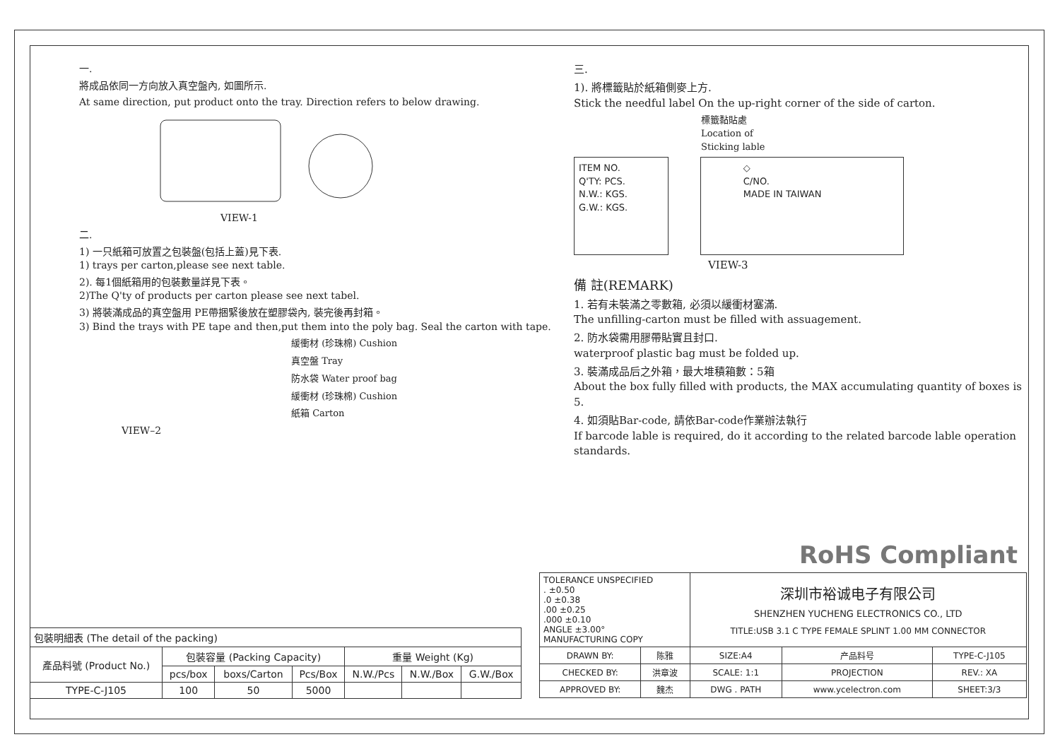一.
將成品依同一方向放入真空盤內, 如圖所示.
At same direction, put product onto the tray. Direction refers to below drawing.
VIEW-1
二.
1) 一只紙箱可放置之包裝盤(包括上蓋)見下表.
1) trays per carton,please see next table.
2). 每1個紙箱用的包裝數量詳見下表。
2)The Q'ty of products per carton please see next tabel.
3) 將裝滿成品的真空盤用 PE帶捆緊後放在塑膠袋內, 裝完後再封箱。
3) Bind the trays with PE tape and then,put them into the poly bag. Seal the carton with tape.
緩衝材 (珍珠棉) Cushion
真空盤 Tray
防水袋 Water proof bag
緩衝材 (珍珠棉) Cushion
紙箱 Carton
VIEW–2
三.
1). 將標籤貼於紙箱側麥上方.
Stick the needful label On the up-right corner of the side of carton.
標籤黏貼處
Location of
Sticking lable
ITEM NO.
Q'TY: PCS.
N.W.: KGS.
G.W.: KGS.
◇
C/NO.
MADE IN TAIWAN
VIEW-3
備 註(REMARK)
1. 若有未裝滿之零數箱, 必須以緩衝材塞滿.
The unfilling-carton must be filled with assuagement.
2. 防水袋需用膠帶貼實且封口.
waterproof plastic bag must be folded up.
3. 裝滿成品后之外箱，最大堆積箱數：5箱
About the box fully filled with products, the MAX accumulating quantity of boxes is 5.
4. 如須貼Bar-code, 請依Bar-code作業辦法執行
If barcode lable is required, do it according to the related barcode lable operation standards.
RoHS Compliant
| 包裝明細表 (The detail of the packing) | | | | | | |
| 產品料號 (Product No.) | 包裝容量 (Packing Capacity) | | | 重量 Weight (Kg) | | |
| | pcs/box | boxs/Carton | Pcs/Box | N.W./Pcs | N.W./Box | G.W./Box |
| TYPE-C-J105 | 100 | 50 | 5000 | | | |
| TOLERANCE UNSPECIFIED . ±0.50 .0 ±0.38 .00 ±0.25 .000 ±0.10 ANGLE ±3.00° MANUFACTURING COPY | | 深圳市裕诚电子有限公司 SHENZHEN YUCHENG ELECTRONICS CO., LTD TITLE:USB 3.1 C TYPE FEMALE SPLINT 1.00 MM CONNECTOR | | | |
| DRAWN BY: | 陈雅 | SIZE:A4 | 产品料号 | TYPE-C-J105 | |
| CHECKED BY: | 洪章波 | SCALE: 1:1 | PROJECTION | | REV.: XA |
| APPROVED BY: | 魏杰 | DWG . PATH | www.ycelectron.com | | SHEET:3/3 |